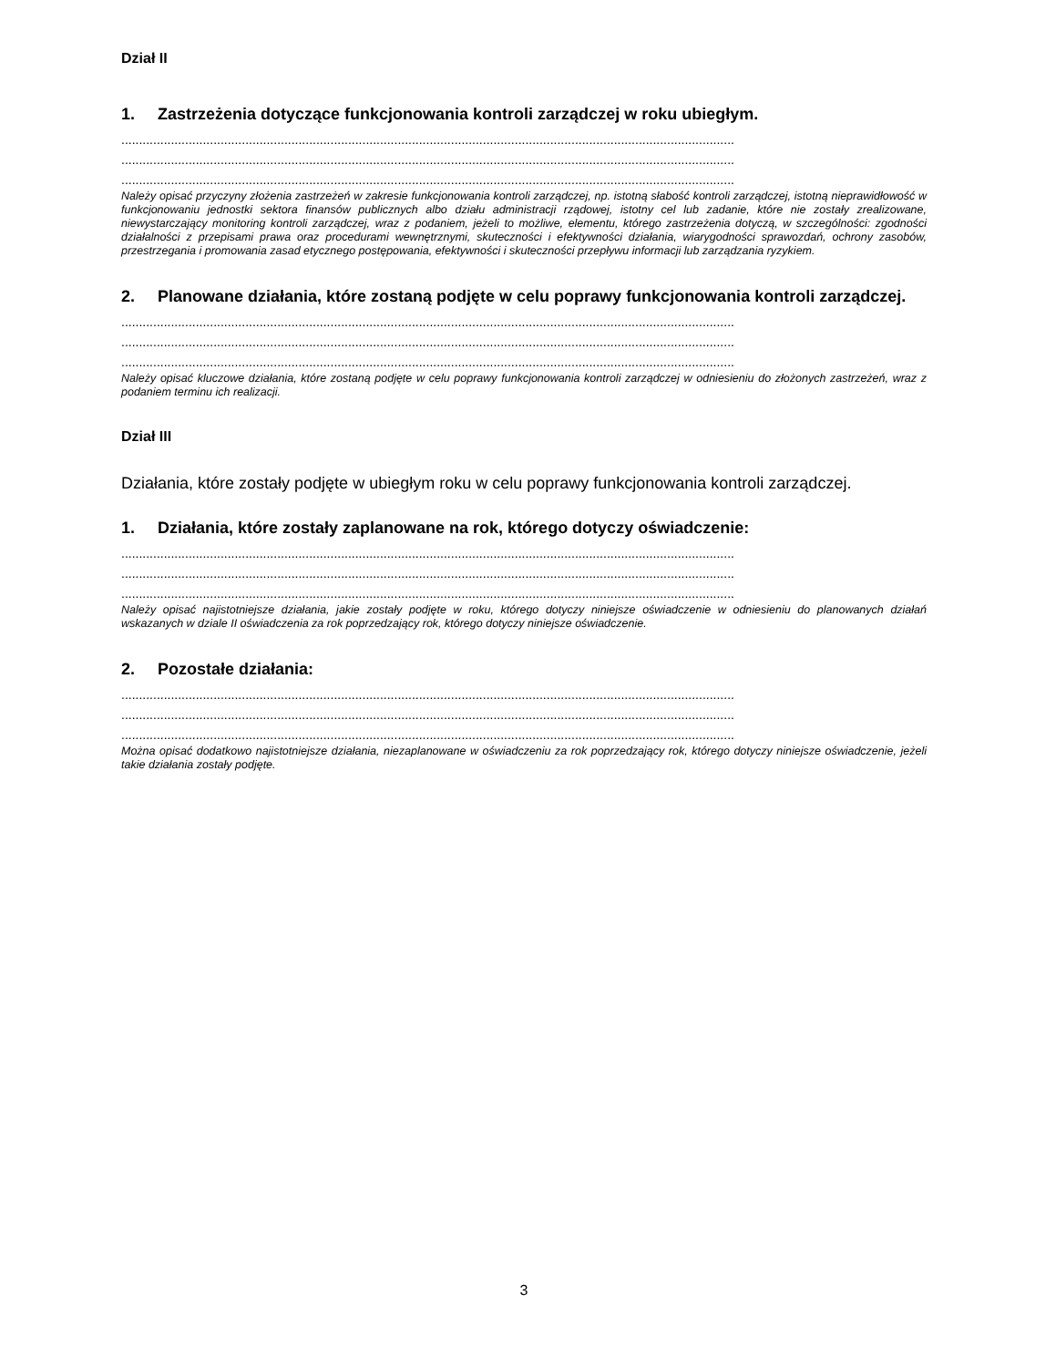Dział II
1. Zastrzeżenia dotyczące funkcjonowania kontroli zarządczej w roku ubiegłym.
.............................................................................................................................................................................
.............................................................................................................................................................................
.............................................................................................................................................................................
Należy opisać przyczyny złożenia zastrzeżeń w zakresie funkcjonowania kontroli zarządczej, np. istotną słabość kontroli zarządczej, istotną nieprawidłowość w funkcjonowaniu jednostki sektora finansów publicznych albo działu administracji rządowej, istotny cel lub zadanie, które nie zostały zrealizowane, niewystarczający monitoring kontroli zarządczej, wraz z podaniem, jeżeli to możliwe, elementu, którego zastrzeżenia dotyczą, w szczególności: zgodności działalności z przepisami prawa oraz procedurami wewnętrznymi, skuteczności i efektywności działania, wiarygodności sprawozdań, ochrony zasobów, przestrzegania i promowania zasad etycznego postępowania, efektywności i skuteczności przepływu informacji lub zarządzania ryzykiem.
2. Planowane działania, które zostaną podjęte w celu poprawy funkcjonowania kontroli zarządczej.
.............................................................................................................................................................................
.............................................................................................................................................................................
.............................................................................................................................................................................
Należy opisać kluczowe działania, które zostaną podjęte w celu poprawy funkcjonowania kontroli zarządczej w odniesieniu do złożonych zastrzeżeń, wraz z podaniem terminu ich realizacji.
Dział III
Działania, które zostały podjęte w ubiegłym roku w celu poprawy funkcjonowania kontroli zarządczej.
1. Działania, które zostały zaplanowane na rok, którego dotyczy oświadczenie:
.............................................................................................................................................................................
.............................................................................................................................................................................
.............................................................................................................................................................................
Należy opisać najistotniejsze działania, jakie zostały podjęte w roku, którego dotyczy niniejsze oświadczenie w odniesieniu do planowanych działań wskazanych w dziale II oświadczenia za rok poprzedzający rok, którego dotyczy niniejsze oświadczenie.
2. Pozostałe działania:
.............................................................................................................................................................................
.............................................................................................................................................................................
.............................................................................................................................................................................
Można opisać dodatkowo najistotniejsze działania, niezaplanowane w oświadczeniu za rok poprzedzający rok, którego dotyczy niniejsze oświadczenie, jeżeli takie działania zostały podjęte.
3